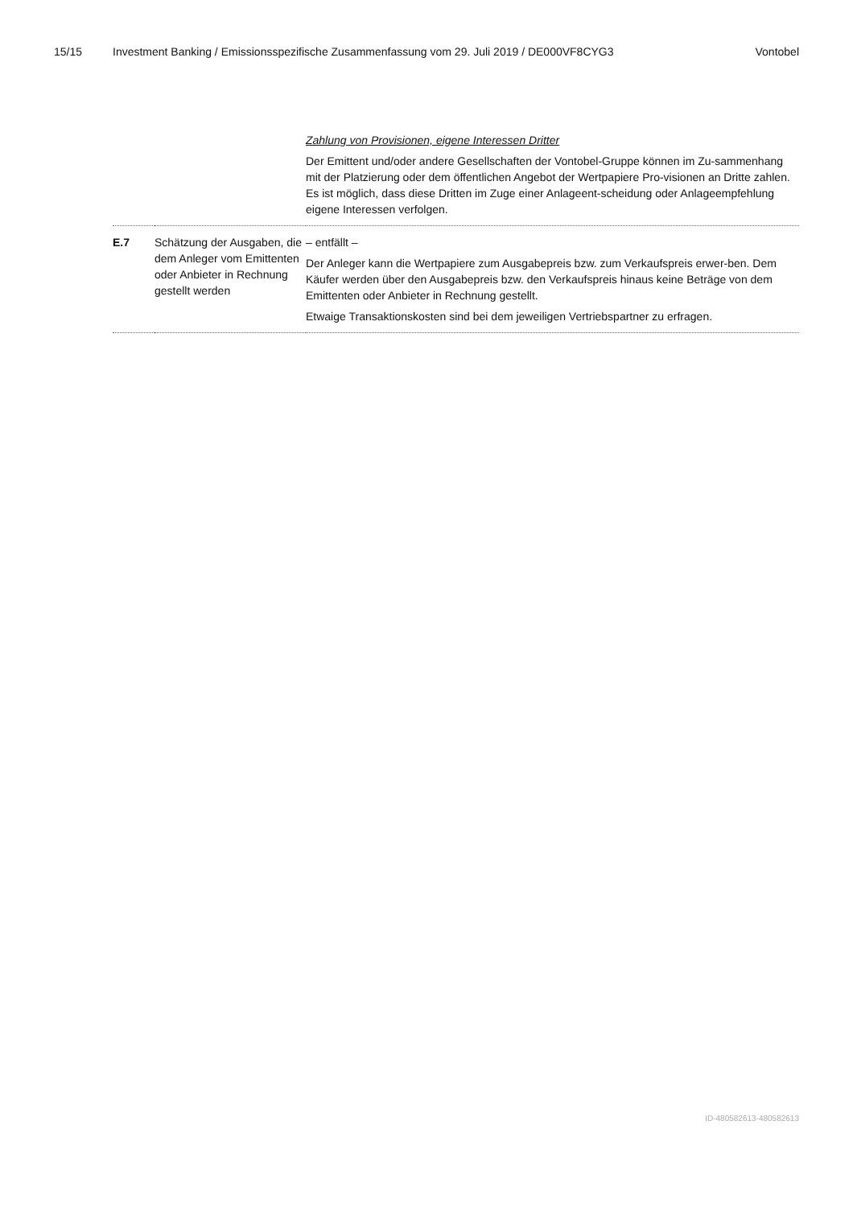15/15 Investment Banking / Emissionsspezifische Zusammenfassung vom 29. Juli 2019 / DE000VF8CYG3 Vontobel
| | | Zahlung von Provisionen, eigene Interessen Dritter Der Emittent und/oder andere Gesellschaften der Vontobel-Gruppe können im Zu-sammenhang mit der Platzierung oder dem öffentlichen Angebot der Wertpapiere Pro-visionen an Dritte zahlen. Es ist möglich, dass diese Dritten im Zuge einer Anlageent-scheidung oder Anlageempfehlung eigene Interessen verfolgen. |
| E.7 | Schätzung der Ausgaben, die dem Anleger vom Emittenten oder Anbieter in Rechnung gestellt werden | – entfällt – Der Anleger kann die Wertpapiere zum Ausgabepreis bzw. zum Verkaufspreis erwer-ben. Dem Käufer werden über den Ausgabepreis bzw. den Verkaufspreis hinaus keine Beträge von dem Emittenten oder Anbieter in Rechnung gestellt. Etwaige Transaktionskosten sind bei dem jeweiligen Vertriebspartner zu erfragen. |
ID-480582613-480582613